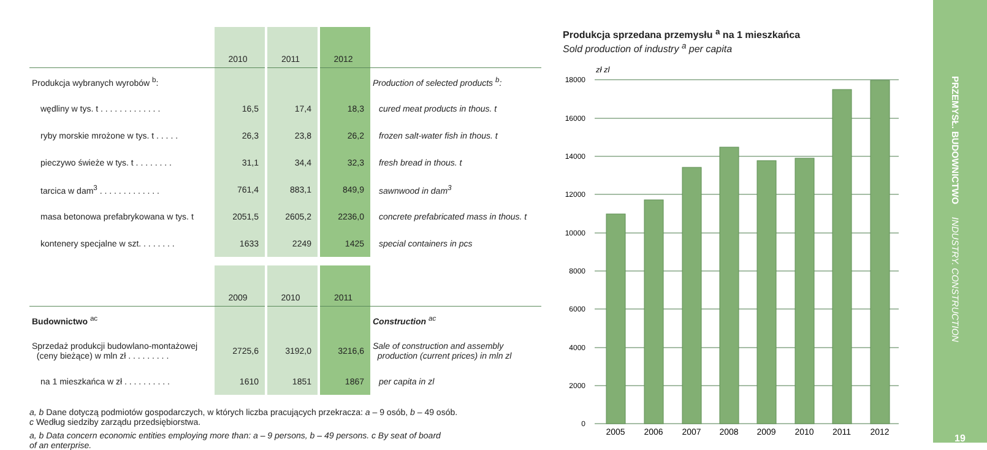| | 2010 | 2011 | 2012 | |
| Produkcja wybranych wyrobów <sup>b</sup>: | | | | Production of selected products <sup>b</sup>: |
| wędliny w tys. t . . . . . . . . . . . . . | 16,5 | 17,4 | 18,3 | cured meat products in thous. t |
| ryby morskie mrożone w tys. t . . . . . | 26,3 | 23,8 | 26,2 | frozen salt-water fish in thous. t |
| pieczywo świeże w tys. t . . . . . . . . | 31,1 | 34,4 | 32,3 | fresh bread in thous. t |
| tarcica w dam<sup>3</sup> . . . . . . . . . . . . . | 761,4 | 883,1 | 849,9 | sawnwood in dam<sup>3</sup> |
| masa betonowa prefabrykowana w tys. t | 2051,5 | 2605,2 | 2236,0 | concrete prefabricated mass in thous. t |
| kontenery specjalne w szt. . . . . . . . | 1633 | 2249 | 1425 | special containers in pcs |
| | 2009 | 2010 | 2011 | |
| Budownictwo <sup>ac</sup> | | | | Construction <sup>ac</sup> |
| Sprzedaż produkcji budowlano-montażowej (ceny bieżące) w mln zł . . . . . . . . . | 2725,6 | 3192,0 | 3216,6 | Sale of construction and assembly production (current prices) in mln zl |
| na 1 mieszkańca w zł . . . . . . . . . . | 1610 | 1851 | 1867 | per capita in zl |
a, b Dane dotyczą podmiotów gospodarczych, w których liczba pracujących przekracza: a – 9 osób, b – 49 osób.
c Według siedziby zarządu przedsiębiorstwa.
a, b Data concern economic entities employing more than: a – 9 persons, b – 49 persons. c By seat of board
of an enterprise.
Produkcja sprzedana przemysłu <sup>a</sup> na 1 mieszkańca
Sold production of industry <sup>a</sup> per capita
zł zl
18000
16000
14000
12000
10000
8000
6000
4000
2000
0
2005
2006
2007
2008
2009
2010
2011
2012
PRZEMYSŁ. BUDOWNICTWO INDUSTRY. CONSTRUCTION
19